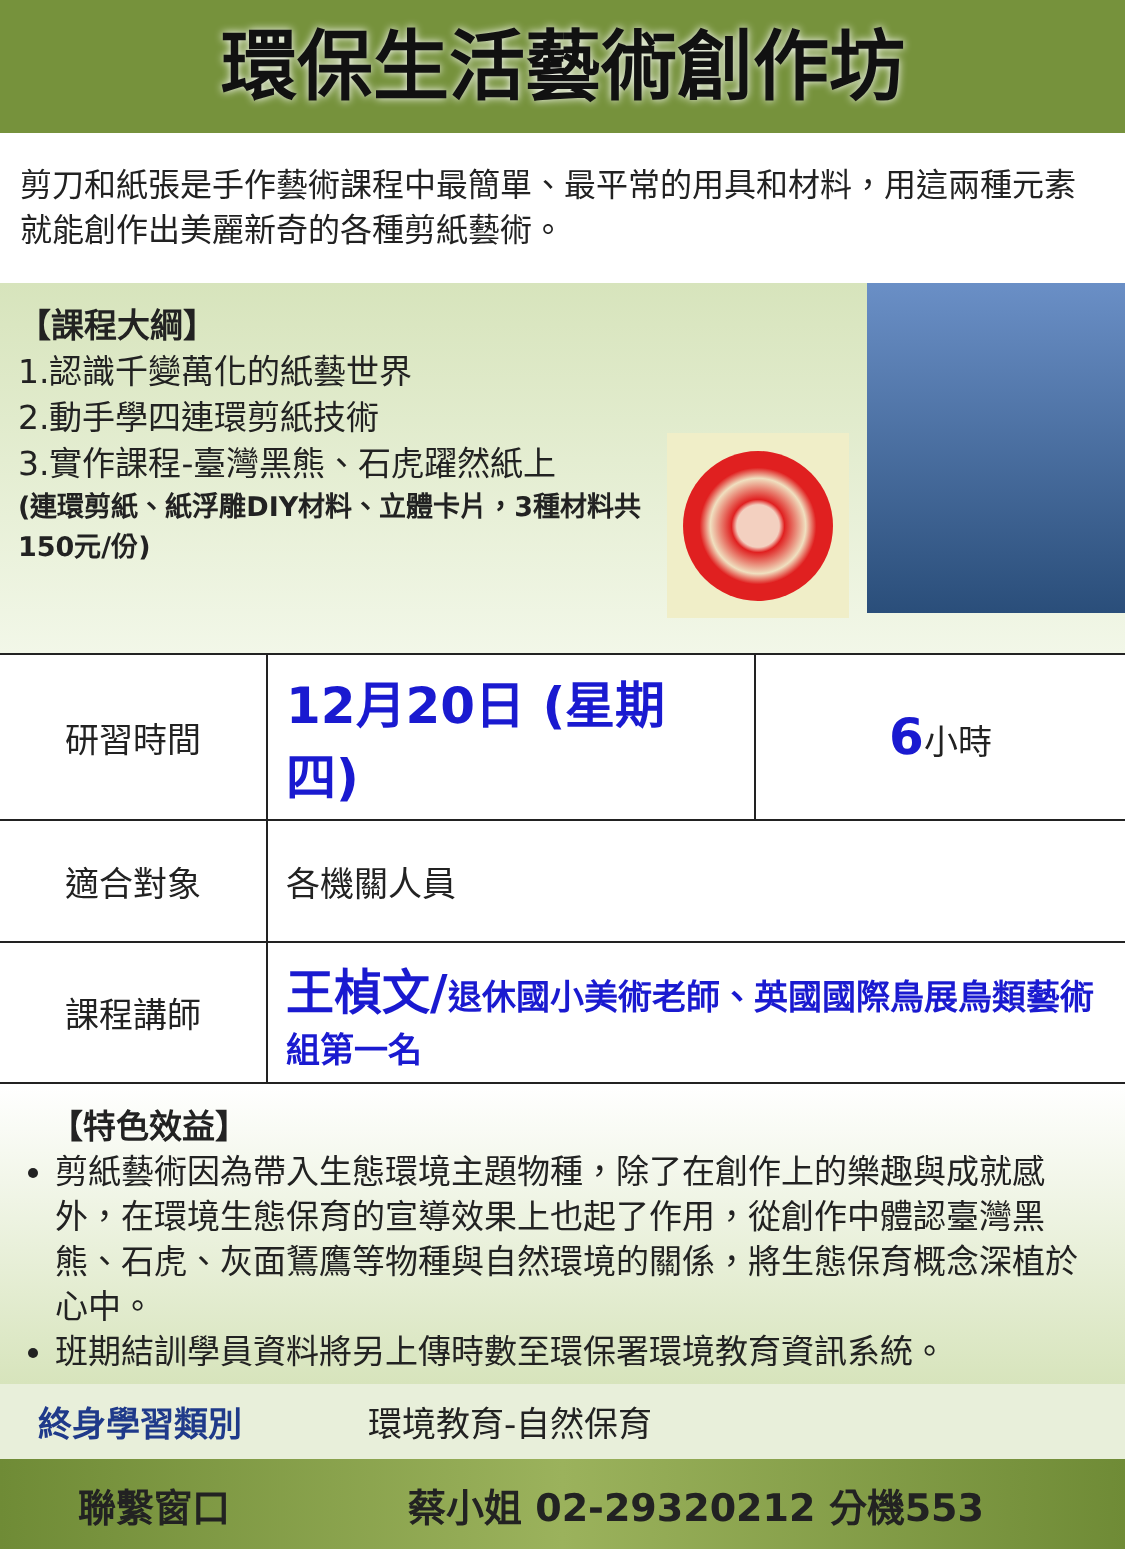環保生活藝術創作坊
剪刀和紙張是手作藝術課程中最簡單、最平常的用具和材料，用這兩種元素就能創作出美麗新奇的各種剪紙藝術。
【課程大綱】
1.認識千變萬化的紙藝世界
2.動手學四連環剪紙技術
3.實作課程-臺灣黑熊、石虎躍然紙上
(連環剪紙、紙浮雕DIY材料、立體卡片，3種材料共150元/份)
| 研習時間 | 12月20日 (星期四) | 6 小時 |
| 適合對象 | 各機關人員 | |
| 課程講師 | 王楨文/ 退休國小美術老師、英國國際鳥展鳥類藝術組第一名 | |
【特色效益】
剪紙藝術因為帶入生態環境主題物種，除了在創作上的樂趣與成就感外，在環境生態保育的宣導效果上也起了作用，從創作中體認臺灣黑熊、石虎、灰面鵟鷹等物種與自然環境的關係，將生態保育概念深植於心中。
班期結訓學員資料將另上傳時數至環保署環境教育資訊系統。
終身學習類別 環境教育-自然保育
聯繫窗口 蔡小姐 02-29320212 分機553